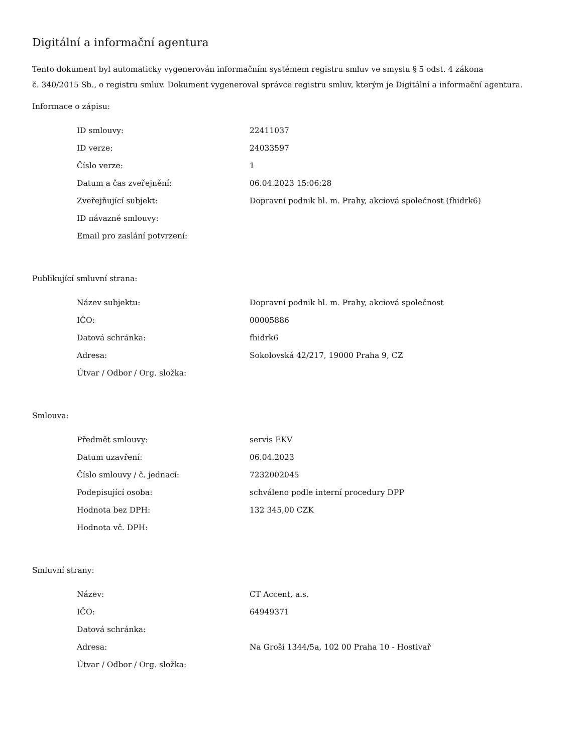Digitální a informační agentura
Tento dokument byl automaticky vygenerován informačním systémem registru smluv ve smyslu § 5 odst. 4 zákona
č. 340/2015 Sb., o registru smluv. Dokument vygeneroval správce registru smluv, kterým je Digitální a informační agentura.
Informace o zápisu:
| ID smlouvy: | 22411037 |
| ID verze: | 24033597 |
| Číslo verze: | 1 |
| Datum a čas zveřejnění: | 06.04.2023 15:06:28 |
| Zveřejňující subjekt: | Dopravní podnik hl. m. Prahy, akciová společnost (fhidrk6) |
| ID návazné smlouvy: | |
| Email pro zaslání potvrzení: | |
Publikující smluvní strana:
| Název subjektu: | Dopravní podnik hl. m. Prahy, akciová společnost |
| IČO: | 00005886 |
| Datová schránka: | fhidrk6 |
| Adresa: | Sokolovská 42/217, 19000 Praha 9, CZ |
| Útvar / Odbor / Org. složka: | |
Smlouva:
| Předmět smlouvy: | servis EKV |
| Datum uzavření: | 06.04.2023 |
| Číslo smlouvy / č. jednací: | 7232002045 |
| Podepisující osoba: | schváleno podle interní procedury DPP |
| Hodnota bez DPH: | 132 345,00 CZK |
| Hodnota vč. DPH: | |
Smluvní strany:
| Název: | CT Accent, a.s. |
| IČO: | 64949371 |
| Datová schránka: | |
| Adresa: | Na Groši 1344/5a, 102 00 Praha 10 - Hostivař |
| Útvar / Odbor / Org. složka: | |